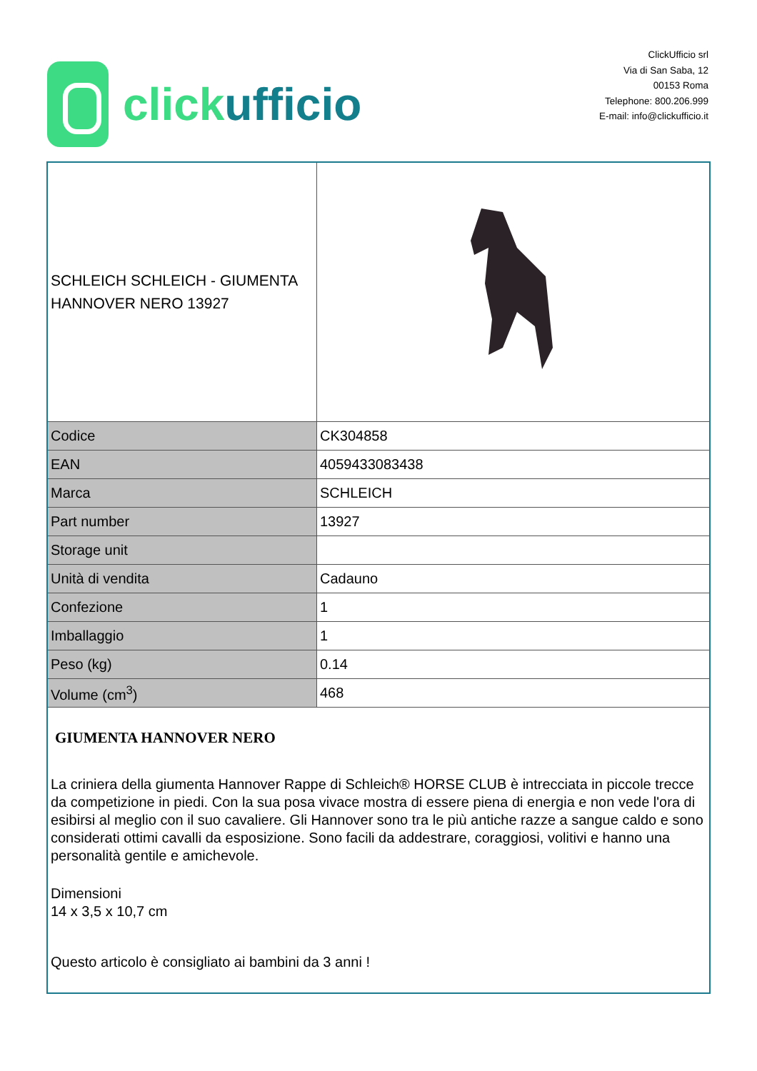click ufficio
ClickUfficio srl
Via di San Saba, 12
00153 Roma
Telephone: 800.206.999
E-mail: info@clickufficio.it
| SCHLEICH SCHLEICH - GIUMENTA HANNOVER NERO 13927 | |
| Codice | CK304858 |
| EAN | 4059433083438 |
| Marca | SCHLEICH |
| Part number | 13927 |
| Storage unit | |
| Unità di vendita | Cadauno |
| Confezione | 1 |
| Imballaggio | 1 |
| Peso (kg) | 0.14 |
| Volume (cm<sup>3</sup>) | 468 |
| GIUMENTA HANNOVER NERO La criniera della giumenta Hannover Rappe di Schleich® HORSE CLUB è intrecciata in piccole trecce da competizione in piedi. Con la sua posa vivace mostra di essere piena di energia e non vede l'ora di esibirsi al meglio con il suo cavaliere. Gli Hannover sono tra le più antiche razze a sangue caldo e sono considerati ottimi cavalli da esposizione. Sono facili da addestrare, coraggiosi, volitivi e hanno una personalità gentile e amichevole. Dimensioni 14 x 3,5 x 10,7 cm Questo articolo è consigliato ai bambini da 3 anni ! | |